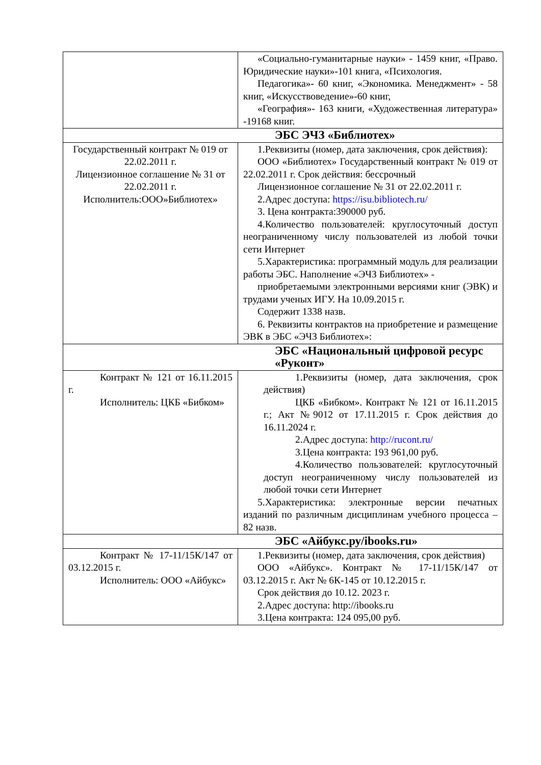| | «Социально-гуманитарные науки» - 1459 книг, «Право. Юридические науки»-101 книга, «Психология. Педагогика»- 60 книг, «Экономика. Менеджмент» - 58 книг, «Искусствоведение»-60 книг, «География»- 163 книги, «Художественная литература» -19168 книг. |
| ЭБС ЭЧЗ «Библиотех» | |
| Государственный контракт № 019 от 22.02.2011 г. Лицензионное соглашение № 31 от 22.02.2011 г. Исполнитель:ООО»Библиотех» | 1.Реквизиты (номер, дата заключения, срок действия): ООО «Библиотех» Государственный контракт № 019 от 22.02.2011 г. Срок действия: бессрочный Лицензионное соглашение № 31 от 22.02.2011 г. 2.Адрес доступа: https://isu.bibliotech.ru/ 3. Цена контракта:390000 руб. 4.Количество пользователей: круглосуточный доступ неограниченному числу пользователей из любой точки сети Интернет 5.Характеристика: программный модуль для реализации работы ЭБС. Наполнение «ЭЧЗ Библиотех» - приобретаемыми электронными версиями книг (ЭВК) и трудами ученых ИГУ. На 10.09.2015 г. Содержит 1338 назв. 6. Реквизиты контрактов на приобретение и размещение ЭВК в ЭБС «ЭЧЗ Библиотех»: |
| ЭБС «Национальный цифровой ресурс «Руконт» | |
| Контракт № 121 от 16.11.2015 г. Исполнитель: ЦКБ «Бибком» | 1.Реквизиты (номер, дата заключения, срок действия) ЦКБ «Бибком». Контракт № 121 от 16.11.2015 г.; Акт №9012 от 17.11.2015 г. Срок действия до 16.11.2024 г. 2.Адрес доступа: http://rucont.ru/ 3.Цена контракта: 193 961,00 руб. 4.Количество пользователей: круглосуточный доступ неограниченному числу пользователей из любой точки сети Интернет 5.Характеристика: электронные версии печатных изданий по различным дисциплинам учебного процесса – 82 назв. |
| ЭБС «Айбукс.ру/ibooks.ru» | |
| Контракт № 17-11/15К/147 от 03.12.2015 г. Исполнитель: ООО «Айбукс» | 1.Реквизиты (номер, дата заключения, срок действия) ООО «Айбукс». Контракт № 17-11/15К/147 от 03.12.2015 г. Акт № 6К-145 от 10.12.2015 г. Срок действия до 10.12. 2023 г. 2.Адрес доступа: http://ibooks.ru 3.Цена контракта: 124 095,00 руб. |